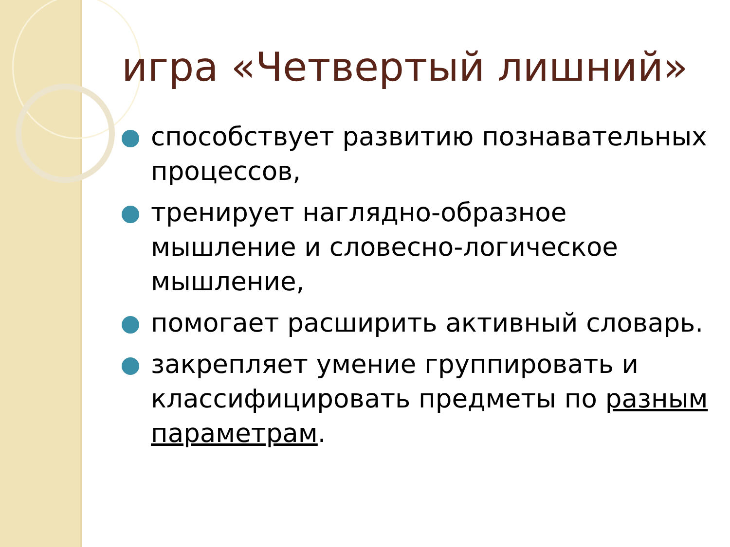игра «Четвертый лишний»
способствует развитию познавательных процессов,
тренирует наглядно-образное мышление и словесно-логическое мышление,
помогает расширить активный словарь.
закрепляет умение группировать и классифицировать предметы по разным параметрам.